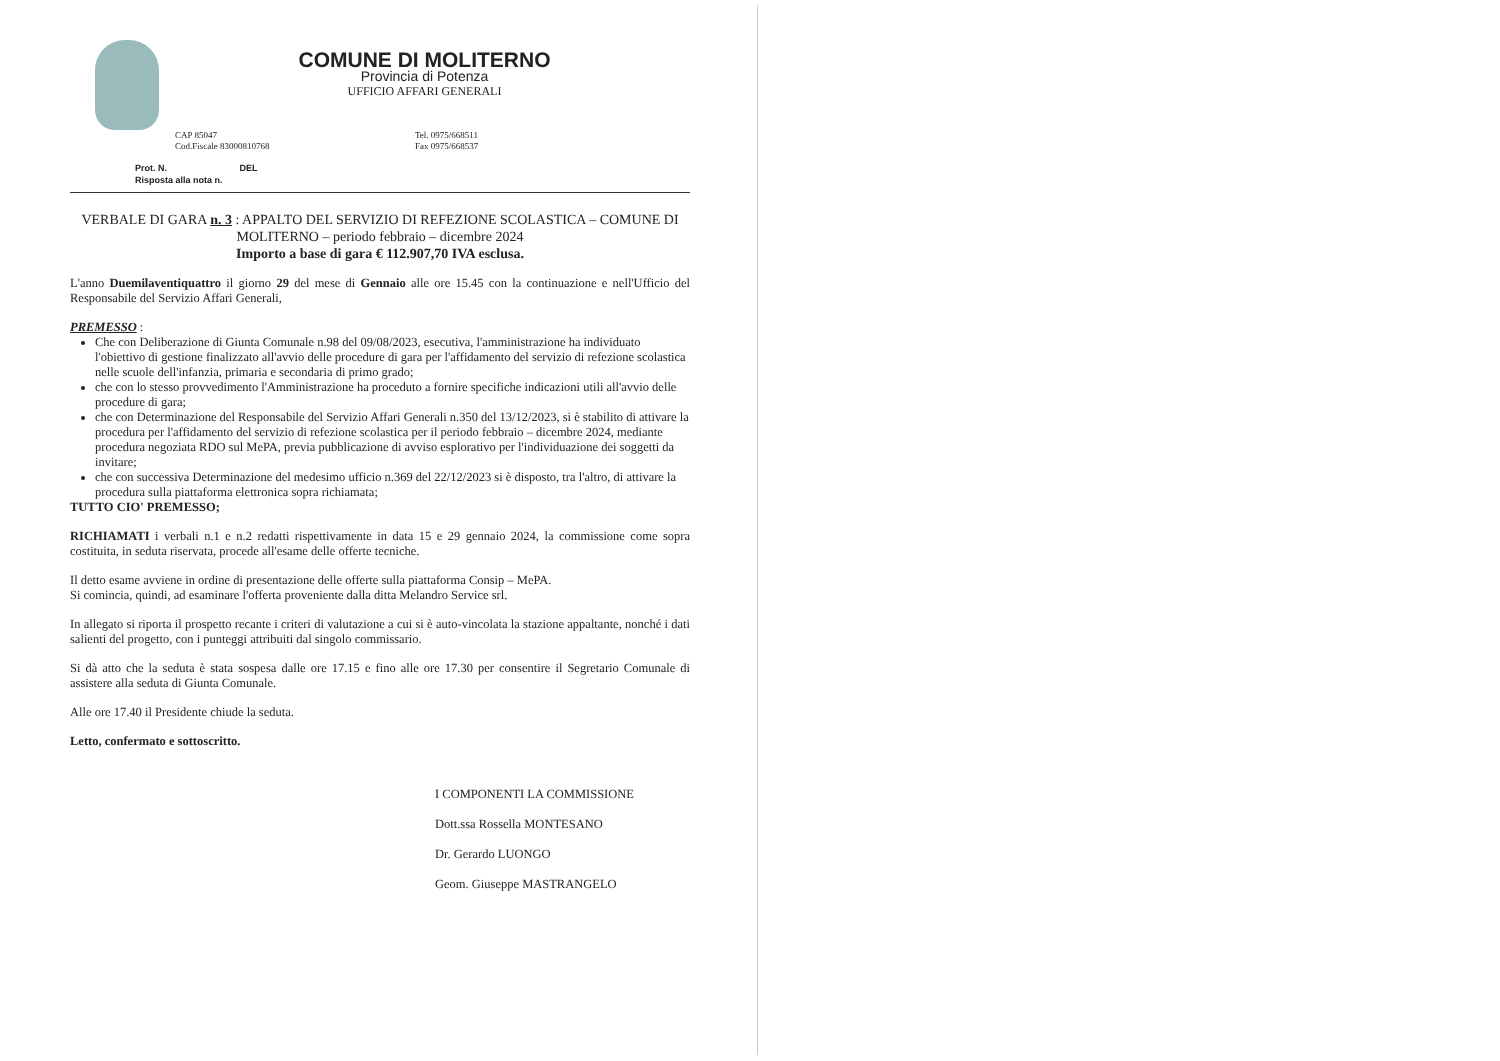COMUNE DI MOLITERNO
Provincia di Potenza
UFFICIO AFFARI GENERALI
CAP 85047
Cod.Fiscale 83000810768
Tel. 0975/668511
Fax 0975/668537
Prot. N. DEL
Risposta alla nota n.
VERBALE DI GARA n. 3 : APPALTO DEL SERVIZIO DI REFEZIONE SCOLASTICA – COMUNE DI MOLITERNO – periodo febbraio – dicembre 2024
Importo a base di gara € 112.907,70 IVA esclusa.
L'anno Duemilaventiquattro il giorno 29 del mese di Gennaio alle ore 15.45 con la continuazione e nell'Ufficio del Responsabile del Servizio Affari Generali,
PREMESSO :
Che con Deliberazione di Giunta Comunale n.98 del 09/08/2023, esecutiva, l'amministrazione ha individuato l'obiettivo di gestione finalizzato all'avvio delle procedure di gara per l'affidamento del servizio di refezione scolastica nelle scuole dell'infanzia, primaria e secondaria di primo grado;
che con lo stesso provvedimento l'Amministrazione ha proceduto a fornire specifiche indicazioni utili all'avvio delle procedure di gara;
che con Determinazione del Responsabile del Servizio Affari Generali n.350 del 13/12/2023, si è stabilito di attivare la procedura per l'affidamento del servizio di refezione scolastica per il periodo febbraio – dicembre 2024, mediante procedura negoziata RDO sul MePA, previa pubblicazione di avviso esplorativo per l'individuazione dei soggetti da invitare;
che con successiva Determinazione del medesimo ufficio n.369 del 22/12/2023 si è disposto, tra l'altro, di attivare la procedura sulla piattaforma elettronica sopra richiamata;
TUTTO CIO' PREMESSO;
RICHIAMATI i verbali n.1 e n.2 redatti rispettivamente in data 15 e 29 gennaio 2024, la commissione come sopra costituita, in seduta riservata, procede all'esame delle offerte tecniche.
Il detto esame avviene in ordine di presentazione delle offerte sulla piattaforma Consip – MePA.
Si comincia, quindi, ad esaminare l'offerta proveniente dalla ditta Melandro Service srl.
In allegato si riporta il prospetto recante i criteri di valutazione a cui si è auto-vincolata la stazione appaltante, nonché i dati salienti del progetto, con i punteggi attribuiti dal singolo commissario.
Si dà atto che la seduta è stata sospesa dalle ore 17.15 e fino alle ore 17.30 per consentire il Segretario Comunale di assistere alla seduta di Giunta Comunale.
Alle ore 17.40 il Presidente chiude la seduta.
Letto, confermato e sottoscritto.
I COMPONENTI LA COMMISSIONE
Dott.ssa Rossella MONTESANO
Dr. Gerardo LUONGO
Geom. Giuseppe MASTRANGELO